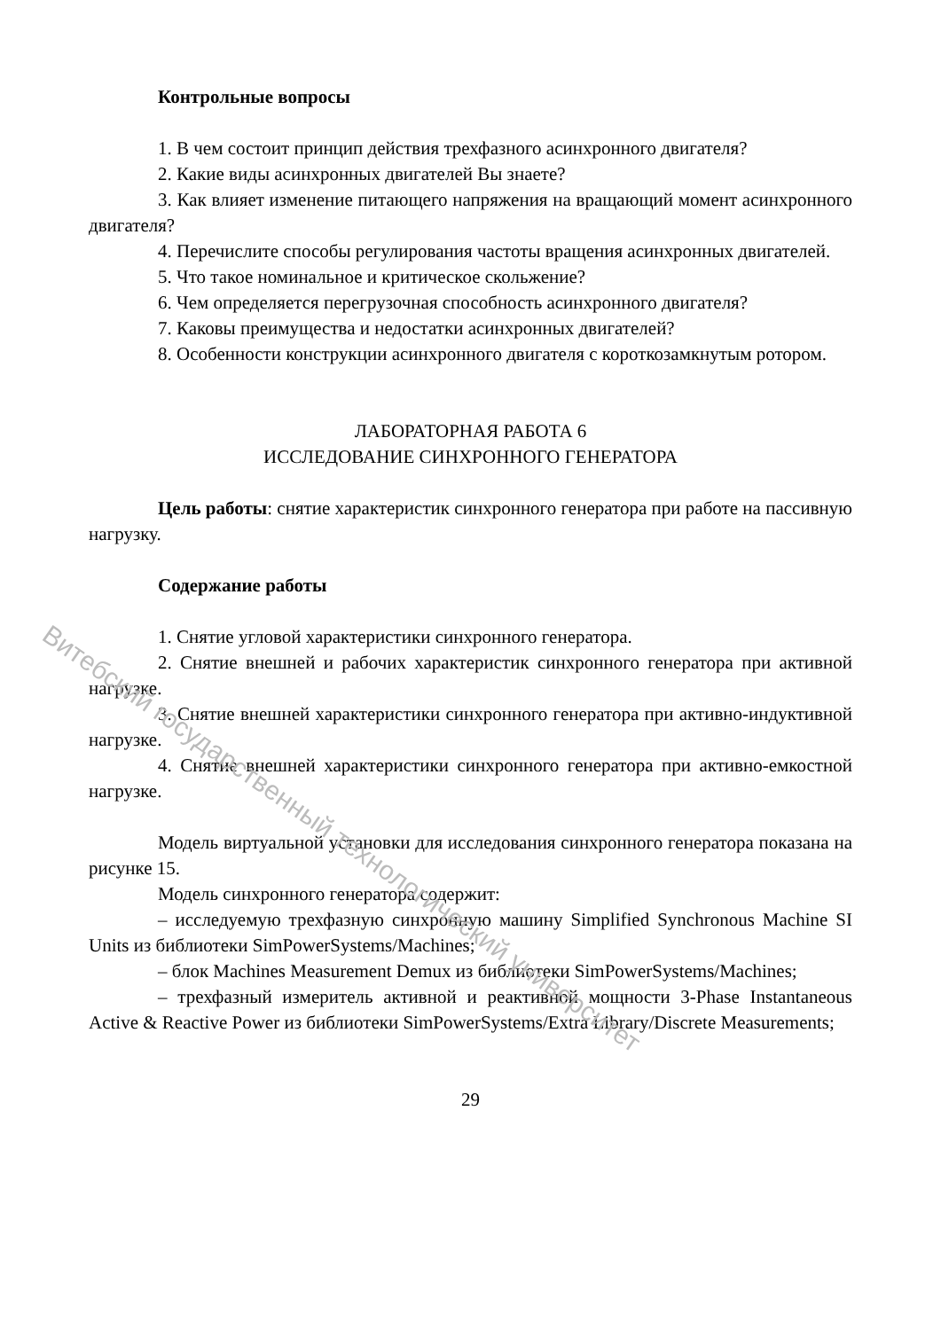Витебский государственный технологический университет
Контрольные вопросы
1. В чем состоит принцип действия трехфазного асинхронного двигателя?
2. Какие виды асинхронных двигателей Вы знаете?
3. Как влияет изменение питающего напряжения на вращающий момент асинхронного двигателя?
4. Перечислите способы регулирования частоты вращения асинхронных двигателей.
5. Что такое номинальное и критическое скольжение?
6. Чем определяется перегрузочная способность асинхронного двигателя?
7. Каковы преимущества и недостатки асинхронных двигателей?
8. Особенности конструкции асинхронного двигателя с короткозамкнутым ротором.
ЛАБОРАТОРНАЯ РАБОТА 6
ИССЛЕДОВАНИЕ СИНХРОННОГО ГЕНЕРАТОРА
Цель работы: снятие характеристик синхронного генератора при работе на пассивную нагрузку.
Содержание работы
1. Снятие угловой характеристики синхронного генератора.
2. Снятие внешней и рабочих характеристик синхронного генератора при активной нагрузке.
3. Снятие внешней характеристики синхронного генератора при активно-индуктивной нагрузке.
4. Снятие внешней характеристики синхронного генератора при активно-емкостной нагрузке.
Модель виртуальной установки для исследования синхронного генератора показана на рисунке 15.
Модель синхронного генератора содержит:
– исследуемую трехфазную синхронную машину Simplified Synchronous Machine SI Units из библиотеки SimPowerSystems/Machines;
– блок Machines Measurement Demux из библиотеки SimPowerSystems/Machines;
– трехфазный измеритель активной и реактивной мощности 3-Phase Instantaneous Active & Reactive Power из библиотеки SimPowerSystems/Extra Library/Discrete Measurements;
29